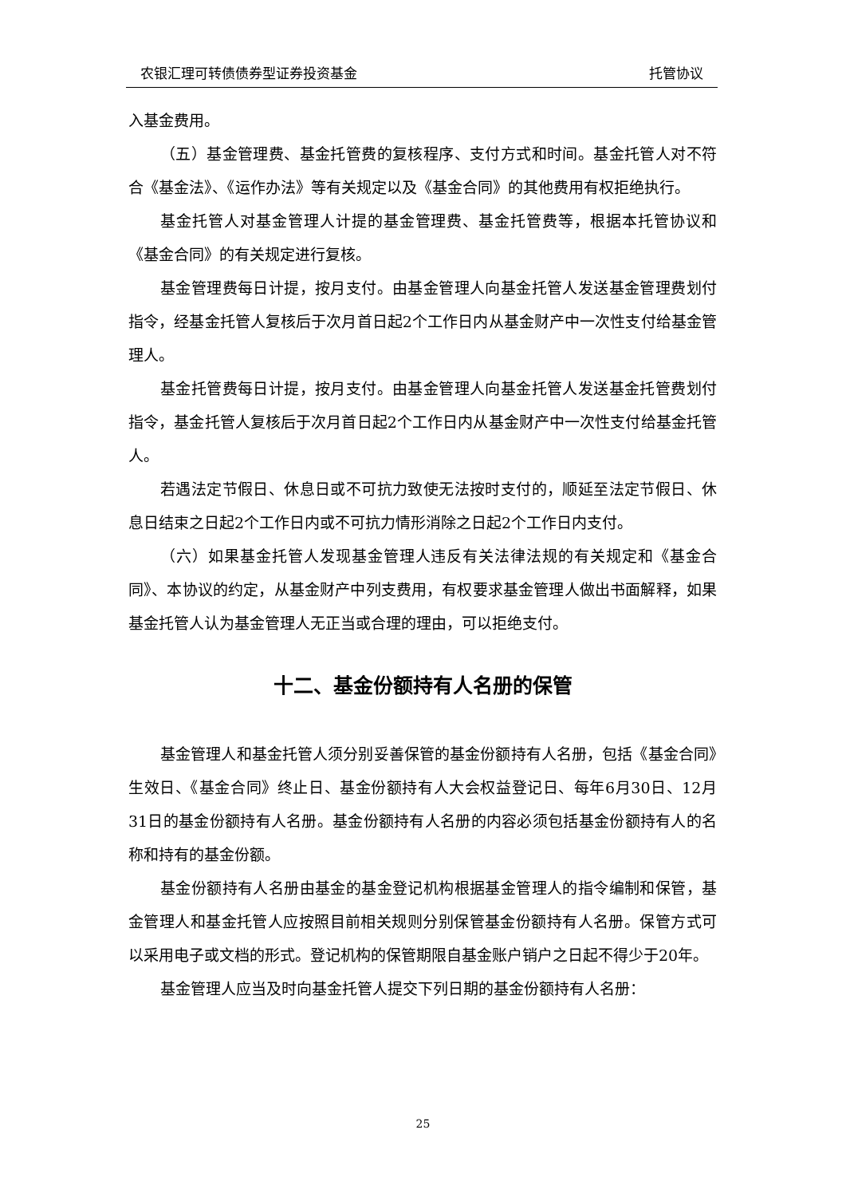农银汇理可转债债券型证券投资基金 托管协议
入基金费用。
（五）基金管理费、基金托管费的复核程序、支付方式和时间。基金托管人对不符合《基金法》、《运作办法》等有关规定以及《基金合同》的其他费用有权拒绝执行。
基金托管人对基金管理人计提的基金管理费、基金托管费等，根据本托管协议和《基金合同》的有关规定进行复核。
基金管理费每日计提，按月支付。由基金管理人向基金托管人发送基金管理费划付指令，经基金托管人复核后于次月首日起2个工作日内从基金财产中一次性支付给基金管理人。
基金托管费每日计提，按月支付。由基金管理人向基金托管人发送基金托管费划付指令，基金托管人复核后于次月首日起2个工作日内从基金财产中一次性支付给基金托管人。
若遇法定节假日、休息日或不可抗力致使无法按时支付的，顺延至法定节假日、休息日结束之日起2个工作日内或不可抗力情形消除之日起2个工作日内支付。
（六）如果基金托管人发现基金管理人违反有关法律法规的有关规定和《基金合同》、本协议的约定，从基金财产中列支费用，有权要求基金管理人做出书面解释，如果基金托管人认为基金管理人无正当或合理的理由，可以拒绝支付。
十二、基金份额持有人名册的保管
基金管理人和基金托管人须分别妥善保管的基金份额持有人名册，包括《基金合同》生效日、《基金合同》终止日、基金份额持有人大会权益登记日、每年6月30日、12月31日的基金份额持有人名册。基金份额持有人名册的内容必须包括基金份额持有人的名称和持有的基金份额。
基金份额持有人名册由基金的基金登记机构根据基金管理人的指令编制和保管，基金管理人和基金托管人应按照目前相关规则分别保管基金份额持有人名册。保管方式可以采用电子或文档的形式。登记机构的保管期限自基金账户销户之日起不得少于20年。
基金管理人应当及时向基金托管人提交下列日期的基金份额持有人名册：
25